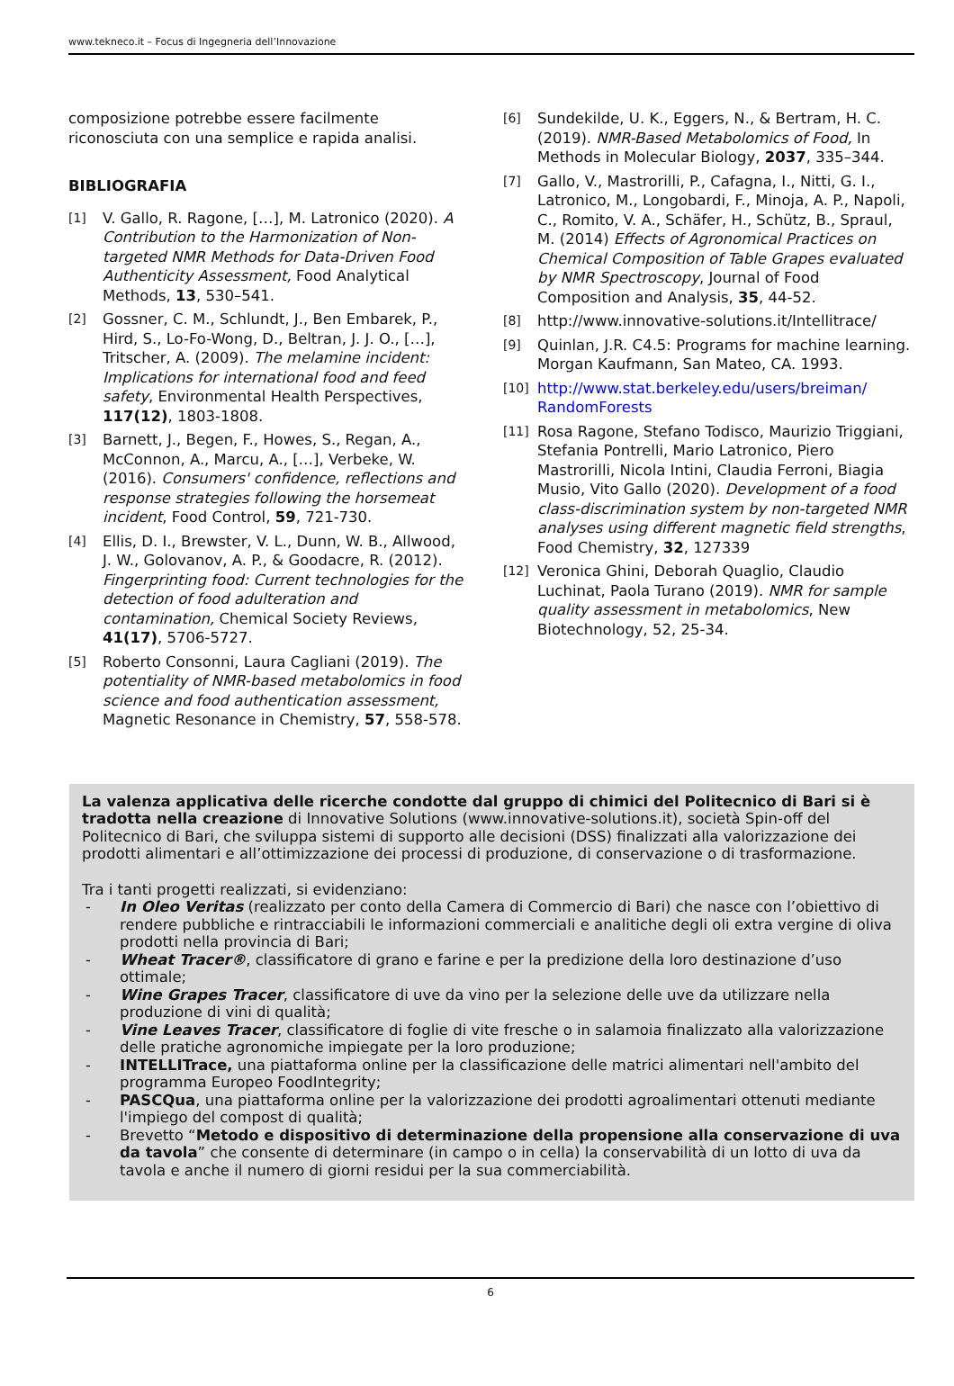www.tekneco.it – Focus di Ingegneria dell’Innovazione
composizione potrebbe essere facilmente riconosciuta con una semplice e rapida analisi.
BIBLIOGRAFIA
[1]
V. Gallo, R. Ragone, […], M. Latronico (2020). A Contribution to the Harmonization of Non-targeted NMR Methods for Data-Driven Food Authenticity Assessment, Food Analytical Methods, 13, 530–541.
[2]
Gossner, C. M., Schlundt, J., Ben Embarek, P., Hird, S., Lo-Fo-Wong, D., Beltran, J. J. O., […], Tritscher, A. (2009). The melamine incident: Implications for international food and feed safety, Environmental Health Perspectives, 117(12), 1803-1808.
[3]
Barnett, J., Begen, F., Howes, S., Regan, A., McConnon, A., Marcu, A., […], Verbeke, W. (2016). Consumers' confidence, reflections and response strategies following the horsemeat incident, Food Control, 59, 721-730.
[4]
Ellis, D. I., Brewster, V. L., Dunn, W. B., Allwood, J. W., Golovanov, A. P., & Goodacre, R. (2012). Fingerprinting food: Current technologies for the detection of food adulteration and contamination, Chemical Society Reviews, 41(17), 5706-5727.
[5]
Roberto Consonni, Laura Cagliani (2019). The potentiality of NMR-based metabolomics in food science and food authentication assessment, Magnetic Resonance in Chemistry, 57, 558-578.
[6]
Sundekilde, U. K., Eggers, N., & Bertram, H. C. (2019). NMR-Based Metabolomics of Food, In Methods in Molecular Biology, 2037, 335–344.
[7]
Gallo, V., Mastrorilli, P., Cafagna, I., Nitti, G. I., Latronico, M., Longobardi, F., Minoja, A. P., Napoli, C., Romito, V. A., Schäfer, H., Schütz, B., Spraul, M. (2014) Effects of Agronomical Practices on Chemical Composition of Table Grapes evaluated by NMR Spectroscopy, Journal of Food Composition and Analysis, 35, 44-52.
[8]
http://www.innovative-solutions.it/Intellitrace/
[9]
Quinlan, J.R. C4.5: Programs for machine learning. Morgan Kaufmann, San Mateo, CA. 1993.
[10]
http://www.stat.berkeley.edu/users/breiman/ RandomForests
[11]
Rosa Ragone, Stefano Todisco, Maurizio Triggiani, Stefania Pontrelli, Mario Latronico, Piero Mastrorilli, Nicola Intini, Claudia Ferroni, Biagia Musio, Vito Gallo (2020). Development of a food class-discrimination system by non-targeted NMR analyses using different magnetic field strengths, Food Chemistry, 32, 127339
[12]
Veronica Ghini, Deborah Quaglio, Claudio Luchinat, Paola Turano (2019). NMR for sample quality assessment in metabolomics, New Biotechnology, 52, 25-34.
La valenza applicativa delle ricerche condotte dal gruppo di chimici del Politecnico di Bari si è tradotta nella creazione di Innovative Solutions (www.innovative-solutions.it), società Spin-off del Politecnico di Bari, che sviluppa sistemi di supporto alle decisioni (DSS) finalizzati alla valorizzazione dei prodotti alimentari e all’ottimizzazione dei processi di produzione, di conservazione o di trasformazione.
Tra i tanti progetti realizzati, si evidenziano:
- In Oleo Veritas (realizzato per conto della Camera di Commercio di Bari) che nasce con l’obiettivo di rendere pubbliche e rintracciabili le informazioni commerciali e analitiche degli oli extra vergine di oliva prodotti nella provincia di Bari;
- Wheat Tracer®, classificatore di grano e farine e per la predizione della loro destinazione d’uso ottimale;
- Wine Grapes Tracer, classificatore di uve da vino per la selezione delle uve da utilizzare nella produzione di vini di qualità;
- Vine Leaves Tracer, classificatore di foglie di vite fresche o in salamoia finalizzato alla valorizzazione delle pratiche agronomiche impiegate per la loro produzione;
- INTELLITrace, una piattaforma online per la classificazione delle matrici alimentari nell'ambito del programma Europeo FoodIntegrity;
- PASCQua, una piattaforma online per la valorizzazione dei prodotti agroalimentari ottenuti mediante l'impiego del compost di qualità;
- Brevetto “Metodo e dispositivo di determinazione della propensione alla conservazione di uva da tavola” che consente di determinare (in campo o in cella) la conservabilità di un lotto di uva da tavola e anche il numero di giorni residui per la sua commerciabilità.
6